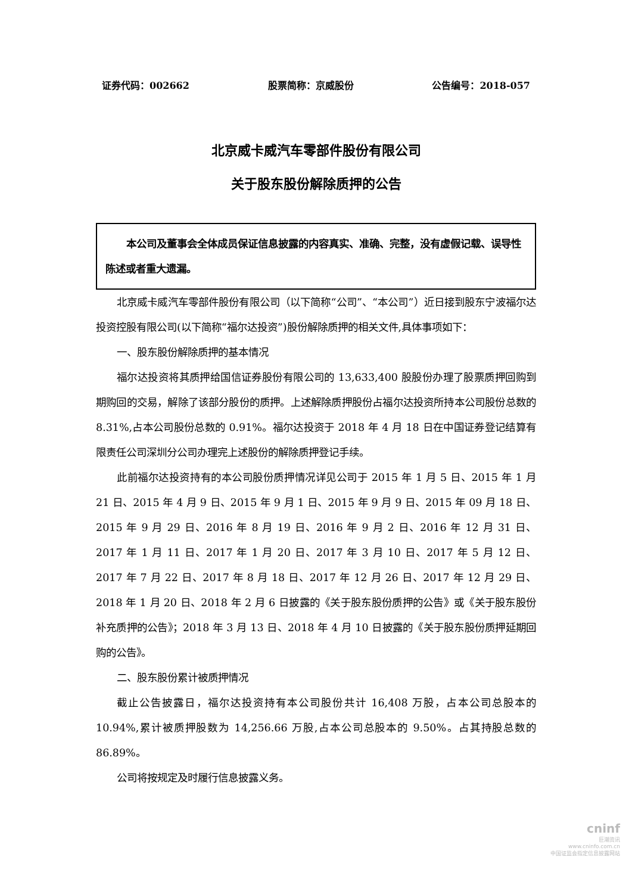证券代码：002662 股票简称：京威股份 公告编号：2018-057
北京威卡威汽车零部件股份有限公司
关于股东股份解除质押的公告
  本公司及董事会全体成员保证信息披露的内容真实、准确、完整，没有虚假记载、误导性陈述或者重大遗漏。
北京威卡威汽车零部件股份有限公司（以下简称“公司”、“本公司”）近日接到股东宁波福尔达投资控股有限公司(以下简称“福尔达投资”)股份解除质押的相关文件,具体事项如下：
一、股东股份解除质押的基本情况
福尔达投资将其质押给国信证券股份有限公司的 13,633,400 股股份办理了股票质押回购到期购回的交易，解除了该部分股份的质押。上述解除质押股份占福尔达投资所持本公司股份总数的 8.31%,占本公司股份总数的 0.91%。福尔达投资于 2018 年 4 月 18 日在中国证券登记结算有限责任公司深圳分公司办理完上述股份的解除质押登记手续。
此前福尔达投资持有的本公司股份质押情况详见公司于 2015 年 1 月 5 日、2015 年 1 月 21 日、2015 年 4 月 9 日、2015 年 9 月 1 日、2015 年 9 月 9 日、2015 年 09 月 18 日、2015 年 9 月 29 日、2016 年 8 月 19 日、2016 年 9 月 2 日、2016 年 12 月 31 日、2017 年 1 月 11 日、2017 年 1 月 20 日、2017 年 3 月 10 日、2017 年 5 月 12 日、2017 年 7 月 22 日、2017 年 8 月 18 日、2017 年 12 月 26 日、2017 年 12 月 29 日、2018 年 1 月 20 日、2018 年 2 月 6 日披露的《关于股东股份质押的公告》或《关于股东股份补充质押的公告》；2018 年 3 月 13 日、2018 年 4 月 10 日披露的《关于股东股份质押延期回购的公告》。
二、股东股份累计被质押情况
截止公告披露日，福尔达投资持有本公司股份共计 16,408 万股，占本公司总股本的 10.94%,累计被质押股数为 14,256.66 万股,占本公司总股本的 9.50%。占其持股总数的 86.89%。
公司将按规定及时履行信息披露义务。
cninf
巨潮资讯
www.cninfo.com.cn
中国证监会指定信息披露网站